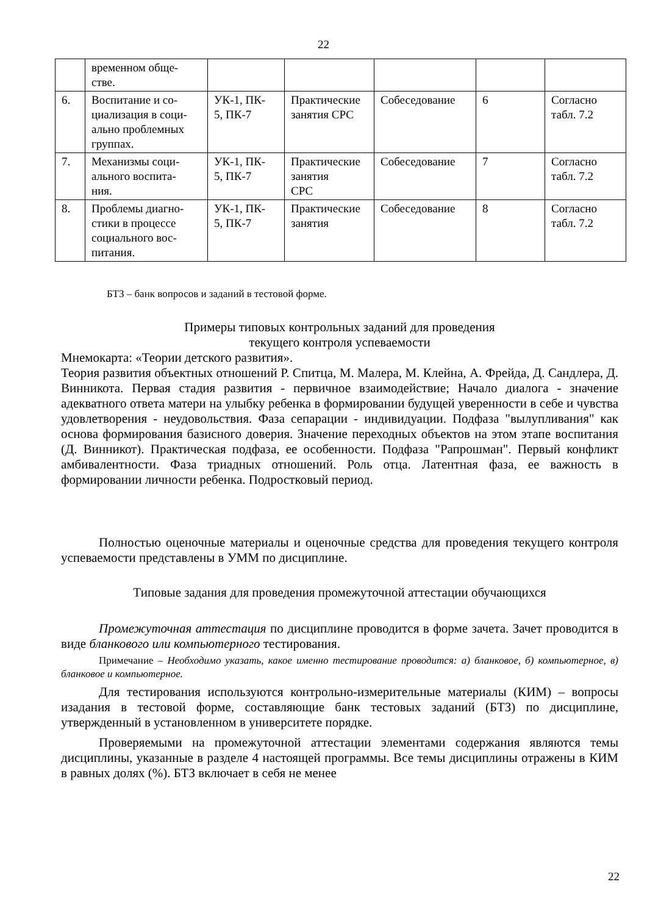22
| | временном обще- стве. | | | | | |
| 6. | Воспитание и со- циализация в соци- ально проблемных группах. | УК-1, ПК- 5, ПК-7 | Практические занятия СРС | Собеседование | 6 | Согласно табл. 7.2 |
| 7. | Механизмы соци- ального воспита- ния. | УК-1, ПК- 5, ПК-7 | Практические занятия СРС | Собеседование | 7 | Согласно табл. 7.2 |
| 8. | Проблемы диагно- стики в процессе социального вос- питания. | УК-1, ПК- 5, ПК-7 | Практические занятия | Собеседование | 8 | Согласно табл. 7.2 |
БТЗ – банк вопросов и заданий в тестовой форме.
Примеры типовых контрольных заданий для проведения
текущего контроля успеваемости
Мнемокарта: «Теории детского развития».
Теория развития объектных отношений Р. Спитца, М. Малера, М. Клейна, А. Фрейда, Д. Сандлера, Д. Винникота. Первая стадия развития - первичное взаимодействие; Начало диалога - значение адекватного ответа матери на улыбку ребенка в формировании будущей уверенности в себе и чувства удовлетворения - неудовольствия. Фаза сепарации - индивидуации. Подфаза "вылупливания" как основа формирования базисного доверия. Значение переходных объектов на этом этапе воспитания (Д. Винникот). Практическая подфаза, ее особенности. Подфаза "Рапрошман". Первый конфликт амбивалентности. Фаза триадных отношений. Роль отца. Латентная фаза, ее важность в формировании личности ребенка. Подростковый период.
Полностью оценочные материалы и оценочные средства для проведения текущего контроля успеваемости представлены в УММ по дисциплине.
Типовые задания для проведения промежуточной аттестации обучающихся
Промежуточная аттестация по дисциплине проводится в форме зачета. Зачет проводится в виде бланкового или компьютерного тестирования.
Примечание – Необходимо указать, какое именно тестирование проводится: а) бланковое, б) компьютерное, в) бланковое и компьютерное.
Для тестирования используются контрольно-измерительные материалы (КИМ) – вопросы изадания в тестовой форме, составляющие банк тестовых заданий (БТЗ) по дисциплине, утвержденный в установленном в университете порядке.
Проверяемыми на промежуточной аттестации элементами содержания являются темы дисциплины, указанные в разделе 4 настоящей программы. Все темы дисциплины отражены в КИМ в равных долях (%). БТЗ включает в себя не менее
22